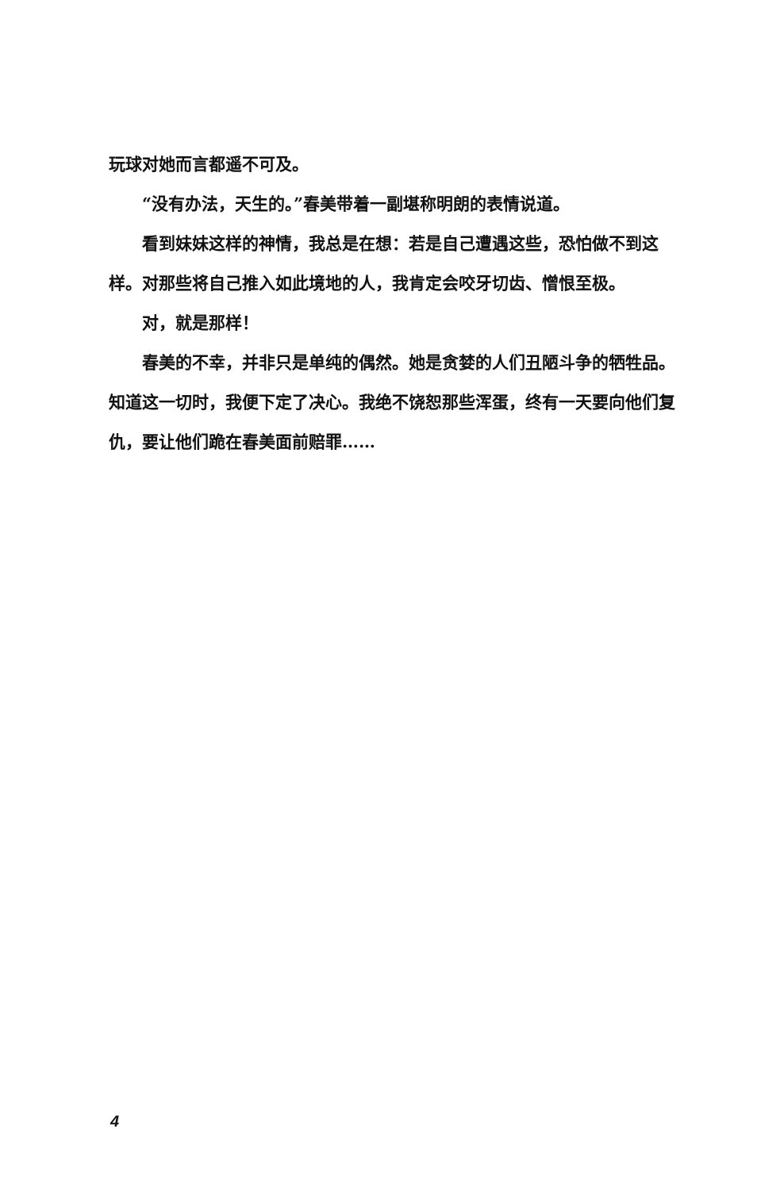玩球对她而言都遥不可及。
“没有办法，天生的。”春美带着一副堪称明朗的表情说道。
看到妹妹这样的神情，我总是在想：若是自己遭遇这些，恐怕做不到这样。对那些将自己推入如此境地的人，我肯定会咬牙切齿、憎恨至极。
对，就是那样！
春美的不幸，并非只是单纯的偶然。她是贪婪的人们丑陋斗争的牺牲品。知道这一切时，我便下定了决心。我绝不饶恕那些浑蛋，终有一天要向他们复仇，要让他们跪在春美面前赔罪……
4